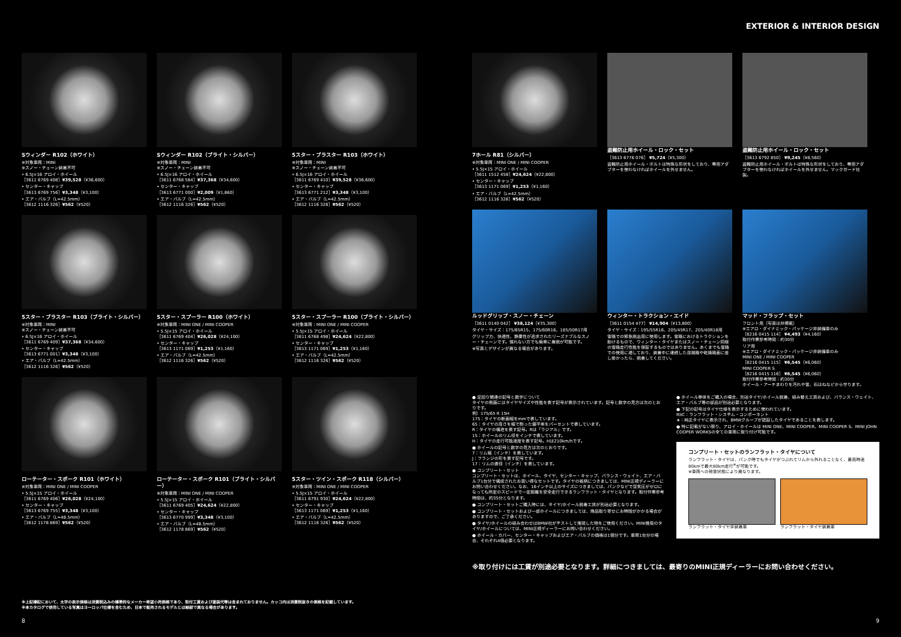Sウィンダー R102（ホワイト）
※対象車両：MINI
※スノー・チェーン装着不可
• 6.5J×16 アロイ・ホイール
［3611 6769 408］¥39,528（¥36,600）
• センター・キャップ
［3613 6769 756］¥3,348（¥3,100）
• エア・バルブ（L=42.5mm）
［3612 1116 326］¥562（¥520）
Sウィンダー R102（ブライト・シルバー）
※対象車両：MINI
※スノー・チェーン装着不可
• 6.5J×16 アロイ・ホイール
［3611 6768 584］¥37,368（¥34,600）
• センター・キャップ
［3613 6771 000］¥2,009（¥1,860）
• エア・バルブ（L=42.5mm）
［3612 1116 326］¥562（¥520）
5スター・ブラスター R103（ホワイト）
※対象車両：MINI
※スノー・チェーン装着不可
• 6.5J×16 アロイ・ホイール
［3611 6769 410］¥39,528（¥36,600）
• センター・キャップ
［3613 6771 212］¥3,348（¥3,100）
• エア・バルブ（L=42.5mm）
［3612 1116 326］¥562（¥520）
5スター・ブラスター R103（ブライト・シルバー）
※対象車両：MINI
※スノー・チェーン装着不可
• 6.5J×16 アロイ・ホイール
［3611 6769 409］¥37,368（¥34,600）
• センター・キャップ
［3613 6771 001］¥3,348（¥3,100）
• エア・バルブ（L=42.5mm）
［3612 1116 326］¥562（¥520）
5スター・スプーラー R100（ホワイト）
※対象車両：MINI ONE / MINI COOPER
• 5.5J×15 アロイ・ホイール
［3611 6769 404］¥26,028（¥24,100）
• センター・キャップ
［3613 1171 069］¥1,253（¥1,160）
• エア・バルブ（L=42.5mm）
［3612 1116 326］¥562（¥520）
5スター・スプーラー R100（ブライト・シルバー）
※対象車両：MINI ONE / MINI COOPER
• 5.5J×15 アロイ・ホイール
［3611 6768 498］¥24,624（¥22,800）
• センター・キャップ
［3613 1171 069］¥1,253（¥1,160）
• エア・バルブ（L=42.5mm）
［3612 1116 326］¥562（¥520）
ローテーター・スポーク R101（ホワイト）
※対象車両：MINI ONE / MINI COOPER
• 5.5J×15 アロイ・ホイール
［3611 6769 406］¥26,028（¥24,100）
• センター・キャップ
［3613 6769 755］¥3,348（¥3,100）
• エア・バルブ（L=48.5mm）
［3612 1178 869］¥562（¥520）
ローテーター・スポーク R101（ブライト・シルバー）
※対象車両：MINI ONE / MINI COOPER
• 5.5J×15 アロイ・ホイール
［3611 6769 405］¥24,624（¥22,800）
• センター・キャップ
［3613 6770 999］¥3,348（¥3,100）
• エア・バルブ（L=48.5mm）
［3612 1178 869］¥562（¥520）
5スター・ツイン・スポーク R118（シルバー）
※対象車両：MINI ONE / MINI COOPER
• 5.5J×15 アロイ・ホイール
［3611 6791 930］¥24,624（¥22,800）
• センター・キャップ
［3613 1171 069］¥1,253（¥1,160）
• エア・バルブ（L=42.5mm）
［3612 1116 326］¥562（¥520）
※上記標記において、太字の表示価格は消費税込みの標準的なメーカー希望小売価格であり、取付工賃および塗装代等は含まれておりません。カッコ内は消費税抜きの価格を記載しています。
※本カタログで使用している写真はヨーロッパ仕様を含むため、日本で販売されるモデルとは細部で異なる場合があります。
8
EXTERIOR & INTERIOR DESIGN
7ホール R81（シルバー）
※対象車両：MINI ONE / MINI COOPER
• 5.5J×15 アロイ・ホイール
［3611 1512 458］¥24,624（¥22,800）
• センター・キャップ
［3613 1171 069］¥1,253（¥1,160）
• エア・バルブ（L=42.5mm）
［3612 1116 326］¥562（¥520）
盗難防止用ホイール・ロック・セット
［3613 6776 076］ ¥5,724（¥5,300）
盗難防止用ホイール・ボルトは特殊な形状をしており、専用アダプターを使わなければホイールを外せません。
盗難防止用ホイール・ロック・セット
［3613 6792 850］ ¥9,245（¥8,560）
盗難防止用ホイール・ボルトは特殊な形状をしており、専用アダプターを使わなければホイールを外せません。マックガード社製。
ルッドグリップ・スノー・チェーン
［3611 0140 042］ ¥38,124（¥35,300）
タイヤ・サイズ：175/65R15、175/60R16、185/50R17用
グリップ力、快適性、静粛性が追求されたリーズナブルなスノー・チェーンです。慣れない方でも簡単に着脱が可能です。
※写真とデザインが異なる場合があります。
ウィンター・トラクション・エイド
［3611 0154 477］ ¥14,904（¥13,800）
タイヤ・サイズ：195/55R16、205/45R17、205/40R18用
雪路での緊急脱出用に使用します。雪路におけるトラクションを助けるもので、ウィンター・タイヤまたはスノー・チェーン同様の雪路走行性能を保証するものではありません。あくまでも雪路での使用に適しており、装着中に連続した湿潤路や乾燥路面に差し掛かったら、脱着してください。
マッド・フラップ・セット
フロント用（写真は非掲載）
※エアロ・ダイナミック・パッケージ非装備車のみ
［8216 0415 114］ ¥4,493（¥4,160）
取付作業参考時間：約30分
リア用
※エアロ・ダイナミック・パッケージ非装備車のみ
MINI ONE / MINI COOPER
［8216 0415 115］ ¥6,545（¥6,060）
MINI COOPER S
［8216 0415 116］ ¥6,545（¥6,060）
取付作業参考時間：約30分
ホイール・アーチまわりを汚れや雪、石はねなどから守ります。
● 足回り関連の記号と数字について
タイヤの側面にはタイヤサイズや性能を表す記号が表示されています。記号と数字の見方は次のとおりです。
例）175/65 R 15H
175：タイヤの断面幅をmmで表しています。
65：タイヤの高さを幅で割った偏平率をパーセントで表しています。
R：タイヤの構造を表す記号。Rは「ラジアル」です。
15：ホイールのリム径をインチで表しています。
H：タイヤの走行可能速度を表す記号。Hは210km/hです。
● ホイールの記号と数字の見方は次のとおりです。
7：リム幅（インチ）を表しています。
J：フランジの形を表す記号です。
17：リムの直径（インチ）を表しています。
● コンプリート・セット
コンプリート・セットは、ホイール、タイヤ、センター・キャップ、バランス・ウェイト、エア・バルブ1台分で構成されたお買い得なセットです。タイヤの銘柄につきましては、MINI正規ディーラーにお問い合わせください。なお、16インチ以上のサイズにつきましては、パンクなどで空気圧がゼロになっても所定のスピードで一定距離を安全走行できるランフラット・タイヤとなります。取付作業参考時間は、約35分となります。
● コンプリート・セットご購入時には、タイヤ/ホイール脱着工賃が別途必要となります。
● コンプリート・セットおよび一部ホイールにつきましては、商品取り寄せにお時間がかかる場合がありますので、ご了承ください。
● タイヤ/ホイールの組み合わせはBMW社がテストして推奨した物をご使用ください。MINI推奨のタイヤ/ホイールについては、MINI正規ディーラーにお問い合わせください。
● ホイール・カバー、センター・キャップおよびエア・バルブの価格は1個分です。車両1台分の場合、それぞれ4個必要となります。
● ホイール単体をご購入の場合、別途タイヤ/ホイール脱着、組み替え工賃および、バランス・ウェイト、エア・バルブ等の部品が別途必要となります。
● 下記の記号はタイヤ仕様を表示するために使われています。
RSC：ランフラット・システム・コンポーネント
★：純正タイヤに表示され、BMWグループが認証したタイヤであることを表します。
● 特に記載がない限り、アロイ・ホイールは MINI ONE、MINI COOPER、MINI COOPER S、MINI JOHN COOPER WORKSの全ての車両に取り付け可能です。
コンプリート・セットのランフラット・タイヤについて
ランフラット・タイヤは、パンク時でもタイヤがつぶれてリムから外れることなく、最高時速80kmで最大80km走行<sup>※</sup>が可能です。
※車両への荷重状態により異なります。
ランフラット・タイヤ非装着車 ランフラット・タイヤ装着車
※取り付けには工賃が別途必要となります。詳細につきましては、最寄りのMINI正規ディーラーにお問い合わせください。
9